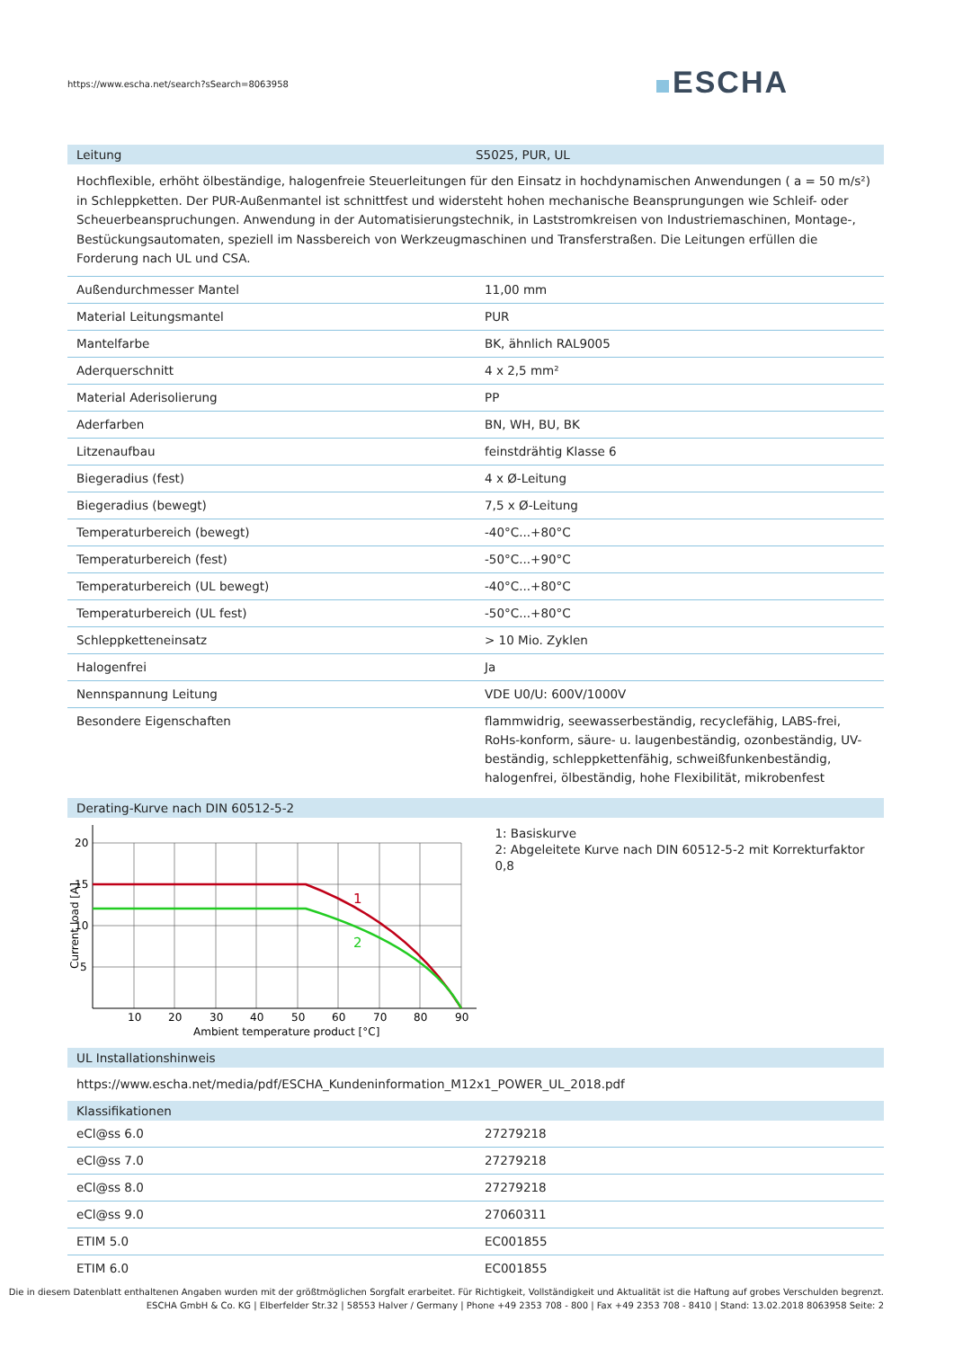https://www.escha.net/search?sSearch=8063958
ESCHA
Leitung S5025, PUR, UL
Hochflexible, erhöht ölbeständige, halogenfreie Steuerleitungen für den Einsatz in hochdynamischen Anwendungen ( a = 50 m/s²) in Schleppketten. Der PUR-Außenmantel ist schnittfest und widersteht hohen mechanische Beansprungungen wie Schleif- oder Scheuerbeanspruchungen. Anwendung in der Automatisierungstechnik, in Laststromkreisen von Industriemaschinen, Montage-, Bestückungsautomaten, speziell im Nassbereich von Werkzeugmaschinen und Transferstraßen. Die Leitungen erfüllen die Forderung nach UL und CSA.
| Außendurchmesser Mantel | 11,00 mm |
| Material Leitungsmantel | PUR |
| Mantelfarbe | BK, ähnlich RAL9005 |
| Aderquerschnitt | 4 x 2,5 mm² |
| Material Aderisolierung | PP |
| Aderfarben | BN, WH, BU, BK |
| Litzenaufbau | feinstdrähtig Klasse 6 |
| Biegeradius (fest) | 4 x Ø-Leitung |
| Biegeradius (bewegt) | 7,5 x Ø-Leitung |
| Temperaturbereich (bewegt) | -40°C...+80°C |
| Temperaturbereich (fest) | -50°C...+90°C |
| Temperaturbereich (UL bewegt) | -40°C...+80°C |
| Temperaturbereich (UL fest) | -50°C...+80°C |
| Schleppketteneinsatz | > 10 Mio. Zyklen |
| Halogenfrei | Ja |
| Nennspannung Leitung | VDE U0/U: 600V/1000V |
| Besondere Eigenschaften | flammwidrig, seewasserbeständig, recyclefähig, LABS-frei, RoHs-konform, säure- u. laugenbeständig, ozonbeständig, UV-beständig, schleppkettenfähig, schweißfunkenbeständig, halogenfrei, ölbeständig, hohe Flexibilität, mikrobenfest |
Derating-Kurve nach DIN 60512-5-2
20
15
10
5
10
20
30
40
50
60
70
80
90
Ambient temperature product [°C]
Current load [A]
1
2
1: Basiskurve
2: Abgeleitete Kurve nach DIN 60512-5-2 mit Korrekturfaktor 0,8
UL Installationshinweis
https://www.escha.net/media/pdf/ESCHA_Kundeninformation_M12x1_POWER_UL_2018.pdf
Klassifikationen
| eCl@ss 6.0 | 27279218 |
| eCl@ss 7.0 | 27279218 |
| eCl@ss 8.0 | 27279218 |
| eCl@ss 9.0 | 27060311 |
| ETIM 5.0 | EC001855 |
| ETIM 6.0 | EC001855 |
Die in diesem Datenblatt enthaltenen Angaben wurden mit der größtmöglichen Sorgfalt erarbeitet. Für Richtigkeit, Vollständigkeit und Aktualität ist die Haftung auf grobes Verschulden begrenzt.
ESCHA GmbH & Co. KG | Elberfelder Str.32 | 58553 Halver / Germany | Phone +49 2353 708 - 800 | Fax +49 2353 708 - 8410 | Stand: 13.02.2018 8063958 Seite: 2